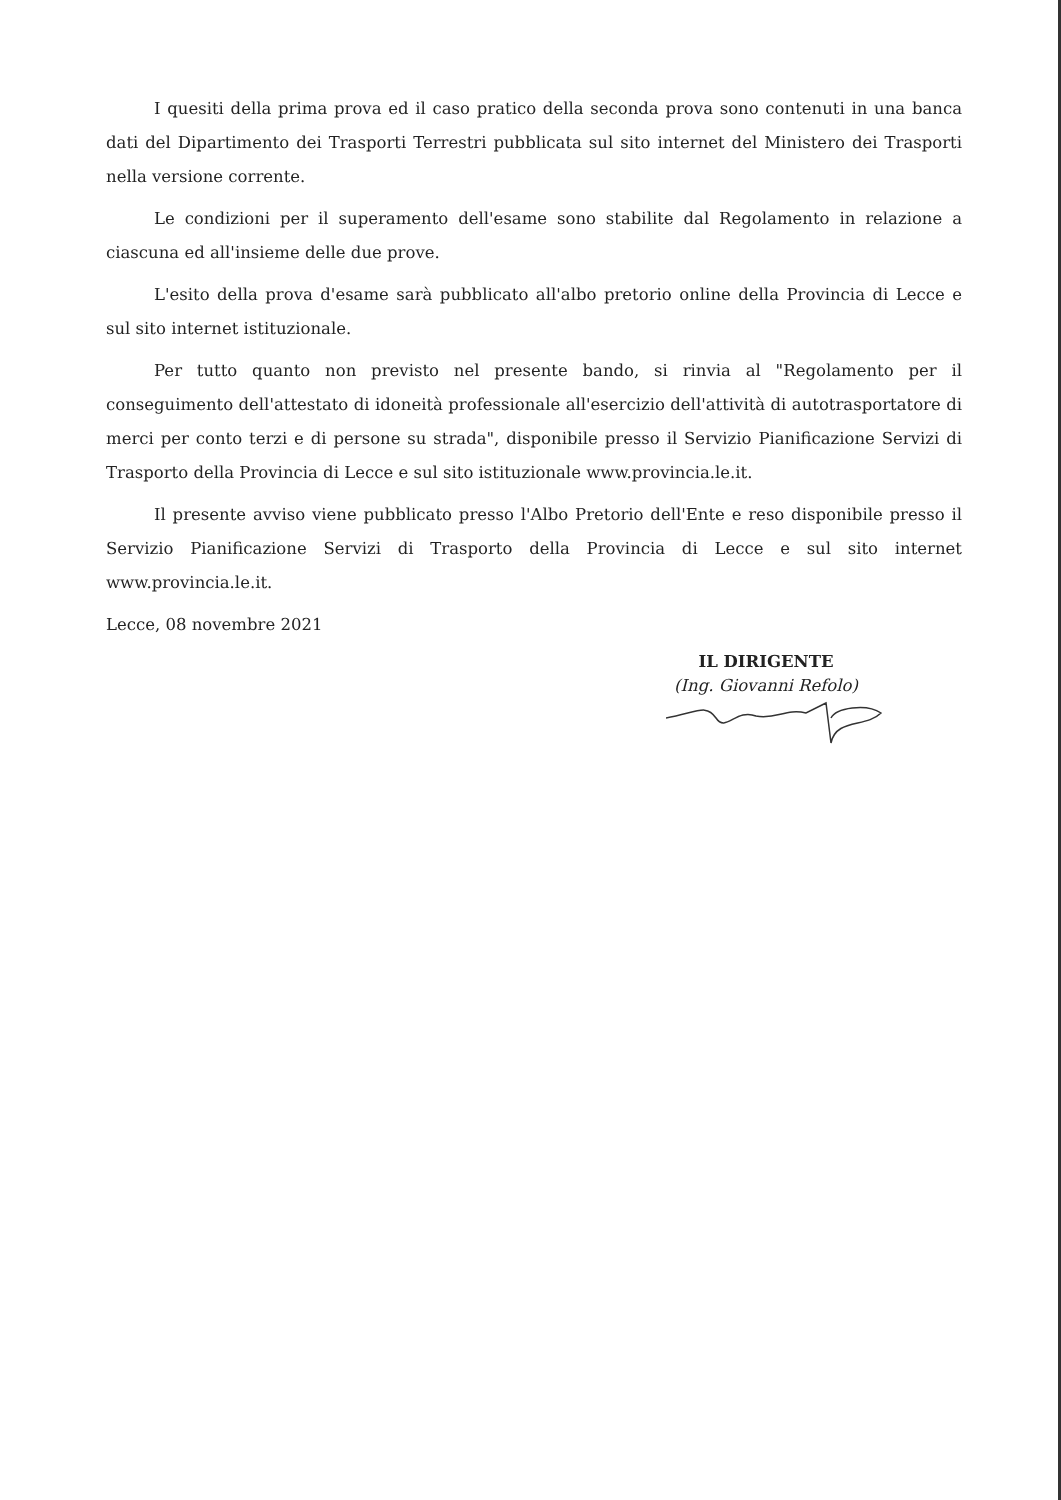I quesiti della prima prova ed il caso pratico della seconda prova sono contenuti in una banca dati del Dipartimento dei Trasporti Terrestri pubblicata sul sito internet del Ministero dei Trasporti nella versione corrente.
Le condizioni per il superamento dell'esame sono stabilite dal Regolamento in relazione a ciascuna ed all'insieme delle due prove.
L'esito della prova d'esame sarà pubblicato all'albo pretorio online della Provincia di Lecce e sul sito internet istituzionale.
Per tutto quanto non previsto nel presente bando, si rinvia al "Regolamento per il conseguimento dell'attestato di idoneità professionale all'esercizio dell'attività di autotrasportatore di merci per conto terzi e di persone su strada", disponibile presso il Servizio Pianificazione Servizi di Trasporto della Provincia di Lecce e sul sito istituzionale www.provincia.le.it.
Il presente avviso viene pubblicato presso l'Albo Pretorio dell'Ente e reso disponibile presso il Servizio Pianificazione Servizi di Trasporto della Provincia di Lecce e sul sito internet www.provincia.le.it.
Lecce, 08 novembre 2021
IL DIRIGENTE
(Ing. Giovanni Refolo)